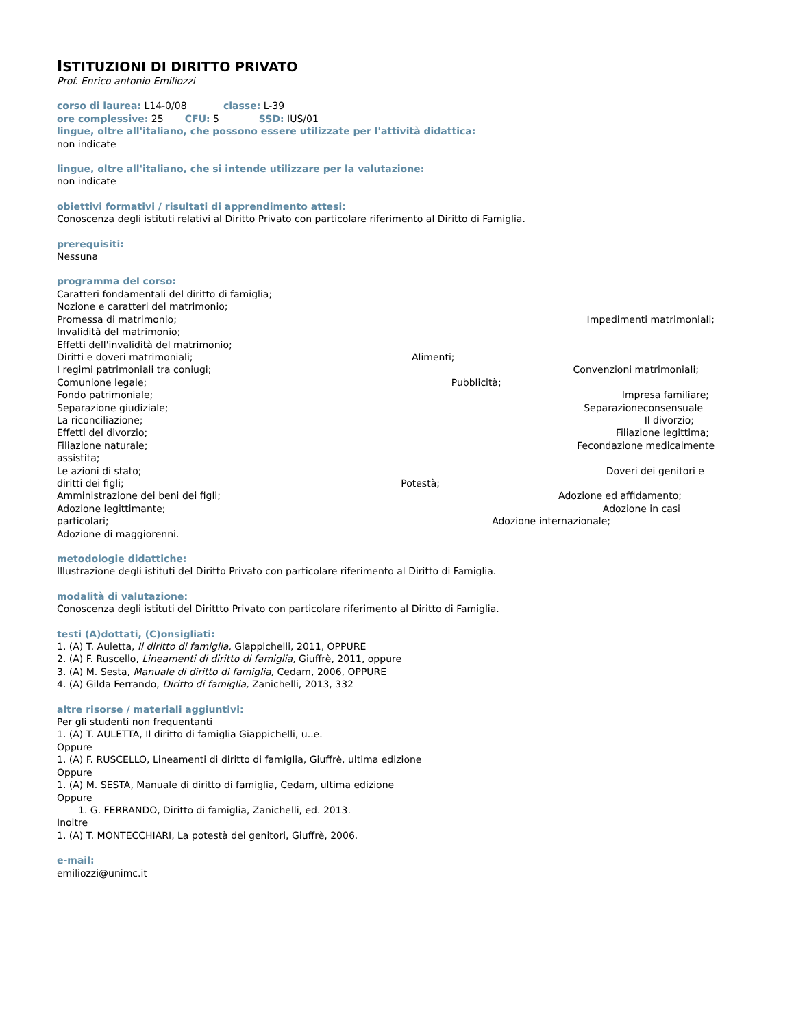ISTITUZIONI DI DIRITTO PRIVATO
Prof. Enrico antonio Emiliozzi
corso di laurea: L14-0/08 classe: L-39
ore complessive: 25 CFU: 5 SSD: IUS/01
lingue, oltre all'italiano, che possono essere utilizzate per l'attività didattica:
non indicate
lingue, oltre all'italiano, che si intende utilizzare per la valutazione:
non indicate
obiettivi formativi / risultati di apprendimento attesi:
Conoscenza degli istituti relativi al Diritto Privato con particolare riferimento al Diritto di Famiglia.
prerequisiti:
Nessuna
programma del corso:
Caratteri fondamentali del diritto di famiglia;
Nozione e caratteri del matrimonio;
Promessa di matrimonio; Impedimenti matrimoniali;
Invalidità del matrimonio;
Effetti dell'invalidità del matrimonio;
Diritti e doveri matrimoniali; Alimenti;
I regimi patrimoniali tra coniugi; Convenzioni matrimoniali;
Comunione legale; Pubblicità;
Fondo patrimoniale; Impresa familiare;
Separazione giudiziale; Separazioneconsensuale
La riconciliazione; Il divorzio;
Effetti del divorzio; Filiazione legittima;
Filiazione naturale; Fecondazione medicalmente
assistita;
Le azioni di stato; Doveri dei genitori e
diritti dei figli; Potestà;
Amministrazione dei beni dei figli; Adozione ed affidamento;
Adozione legittimante; Adozione in casi
particolari; Adozione internazionale;
Adozione di maggiorenni.
metodologie didattiche:
Illustrazione degli istituti del Diritto Privato con particolare riferimento al Diritto di Famiglia.
modalità di valutazione:
Conoscenza degli istituti del Dirittto Privato con particolare riferimento al Diritto di Famiglia.
testi (A)dottati, (C)onsigliati:
1. (A) T. Auletta, Il diritto di famiglia, Giappichelli, 2011, OPPURE
2. (A) F. Ruscello, Lineamenti di diritto di famiglia, Giuffrè, 2011, oppure
3. (A) M. Sesta, Manuale di diritto di famiglia, Cedam, 2006, OPPURE
4. (A) Gilda Ferrando, Diritto di famiglia, Zanichelli, 2013, 332
altre risorse / materiali aggiuntivi:
Per gli studenti non frequentanti
1. (A) T. AULETTA, Il diritto di famiglia Giappichelli, u..e.
Oppure
1. (A) F. RUSCELLO, Lineamenti di diritto di famiglia, Giuffrè, ultima edizione
Oppure
1. (A) M. SESTA, Manuale di diritto di famiglia, Cedam, ultima edizione
Oppure
1. G. FERRANDO, Diritto di famiglia, Zanichelli, ed. 2013.
Inoltre
1. (A) T. MONTECCHIARI, La potestà dei genitori, Giuffrè, 2006.
e-mail:
emiliozzi@unimc.it